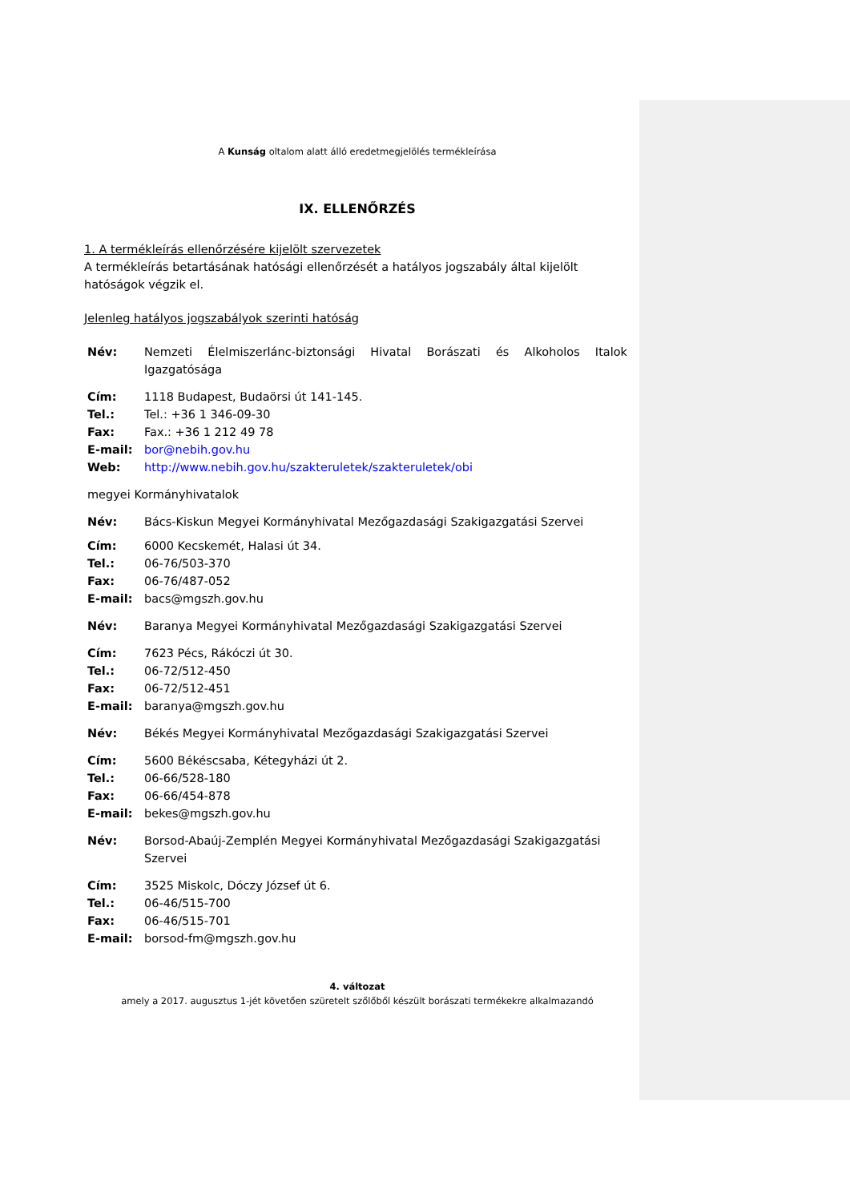A Kunság oltalom alatt álló eredetmegjelölés termékleírása
IX. ELLENŐRZÉS
1. A termékleírás ellenőrzésére kijelölt szervezetek
A termékleírás betartásának hatósági ellenőrzését a hatályos jogszabály által kijelölt hatóságok végzik el.
Jelenleg hatályos jogszabályok szerinti hatóság
| Név: | Nemzeti Élelmiszerlánc-biztonsági Hivatal Borászati és Alkoholos Italok Igazgatósága |
| Cím: | 1118 Budapest, Budaörsi út 141-145. |
| Tel.: | Tel.: +36 1 346-09-30 |
| Fax: | Fax.: +36 1 212 49 78 |
| E-mail: | bor@nebih.gov.hu |
| Web: | http://www.nebih.gov.hu/szakteruletek/szakteruletek/obi |
| megyei Kormányhivatalok | |
| Név: | Bács-Kiskun Megyei Kormányhivatal Mezőgazdasági Szakigazgatási Szervei |
| Cím: | 6000 Kecskemét, Halasi út 34. |
| Tel.: | 06-76/503-370 |
| Fax: | 06-76/487-052 |
| E-mail: | bacs@mgszh.gov.hu |
| Név: | Baranya Megyei Kormányhivatal Mezőgazdasági Szakigazgatási Szervei |
| Cím: | 7623 Pécs, Rákóczi út 30. |
| Tel.: | 06-72/512-450 |
| Fax: | 06-72/512-451 |
| E-mail: | baranya@mgszh.gov.hu |
| Név: | Békés Megyei Kormányhivatal Mezőgazdasági Szakigazgatási Szervei |
| Cím: | 5600 Békéscsaba, Kétegyházi út 2. |
| Tel.: | 06-66/528-180 |
| Fax: | 06-66/454-878 |
| E-mail: | bekes@mgszh.gov.hu |
| Név: | Borsod-Abaúj-Zemplén Megyei Kormányhivatal Mezőgazdasági Szakigazgatási Szervei |
| Cím: | 3525 Miskolc, Dóczy József út 6. |
| Tel.: | 06-46/515-700 |
| Fax: | 06-46/515-701 |
| E-mail: | borsod-fm@mgszh.gov.hu |
4. változat
amely a 2017. augusztus 1-jét követően szüretelt szőlőből készült borászati termékekre alkalmazandó